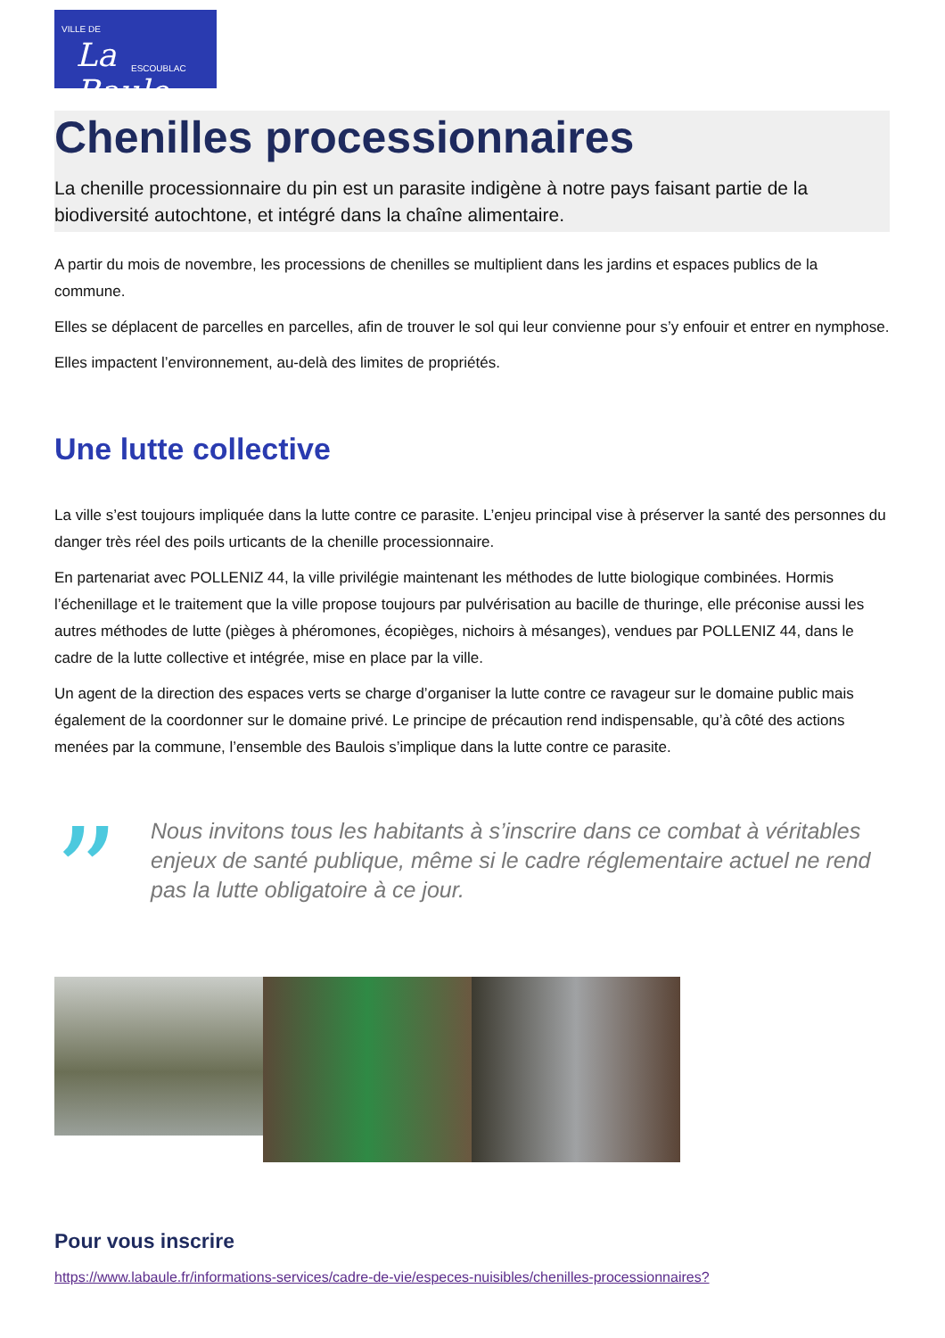VILLE DE
La Baule ESCOUBLAC
Chenilles processionnaires
La chenille processionnaire du pin est un parasite indigène à notre pays faisant partie de la biodiversité autochtone, et intégré dans la chaîne alimentaire.
A partir du mois de novembre, les processions de chenilles se multiplient dans les jardins et espaces publics de la commune.
Elles se déplacent de parcelles en parcelles, afin de trouver le sol qui leur convienne pour s’y enfouir et entrer en nymphose.
Elles impactent l’environnement, au-delà des limites de propriétés.
Une lutte collective
La ville s’est toujours impliquée dans la lutte contre ce parasite. L’enjeu principal vise à préserver la santé des personnes du danger très réel des poils urticants de la chenille processionnaire.
En partenariat avec POLLENIZ 44, la ville privilégie maintenant les méthodes de lutte biologique combinées. Hormis l’échenillage et le traitement que la ville propose toujours par pulvérisation au bacille de thuringe, elle préconise aussi les autres méthodes de lutte (pièges à phéromones, écopièges, nichoirs à mésanges), vendues par POLLENIZ 44, dans le cadre de la lutte collective et intégrée, mise en place par la ville.
Un agent de la direction des espaces verts se charge d’organiser la lutte contre ce ravageur sur le domaine public mais également de la coordonner sur le domaine privé. Le principe de précaution rend indispensable, qu’à côté des actions menées par la commune, l’ensemble des Baulois s’implique dans la lutte contre ce parasite.
”
Nous invitons tous les habitants à s’inscrire dans ce combat à véritables enjeux de santé publique, même si le cadre réglementaire actuel ne rend pas la lutte obligatoire à ce jour.
Pour vous inscrire
https://www.labaule.fr/informations-services/cadre-de-vie/especes-nuisibles/chenilles-processionnaires?